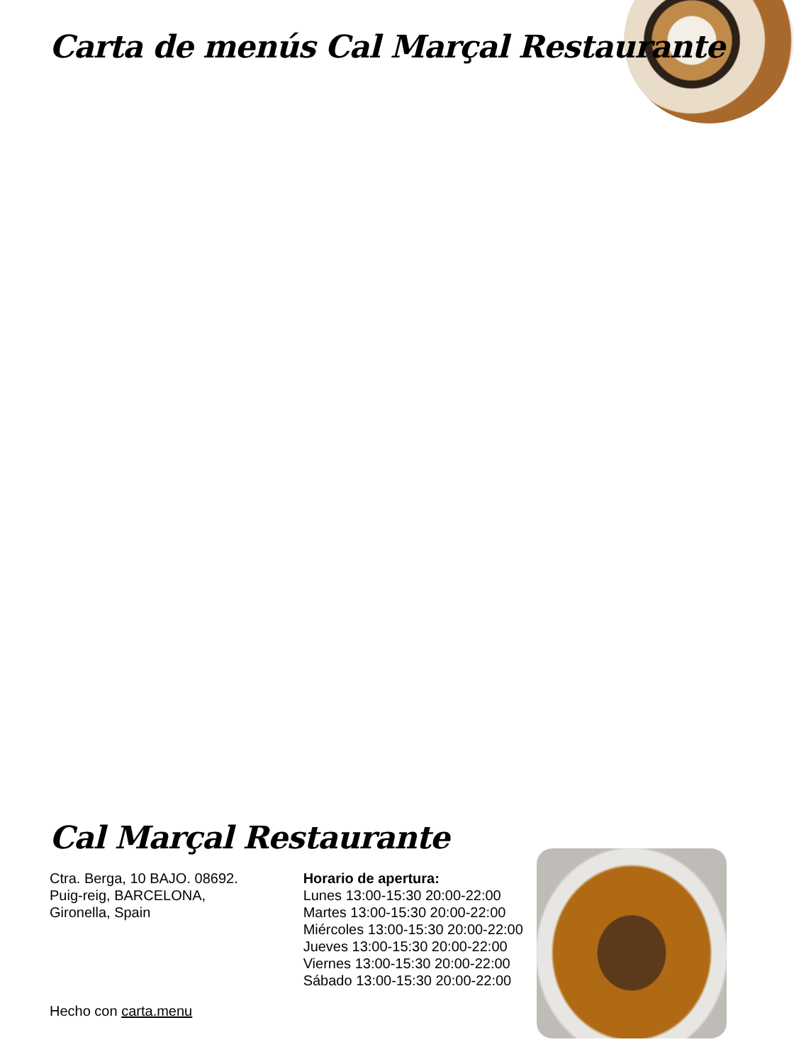Carta de menús Cal Marçal Restaurante
Cal Marçal Restaurante
Ctra. Berga, 10 BAJO. 08692.
Puig-reig, BARCELONA,
Gironella, Spain
Horario de apertura:
Lunes 13:00-15:30 20:00-22:00
Martes 13:00-15:30 20:00-22:00
Miércoles 13:00-15:30 20:00-22:00
Jueves 13:00-15:30 20:00-22:00
Viernes 13:00-15:30 20:00-22:00
Sábado 13:00-15:30 20:00-22:00
Hecho con carta.menu